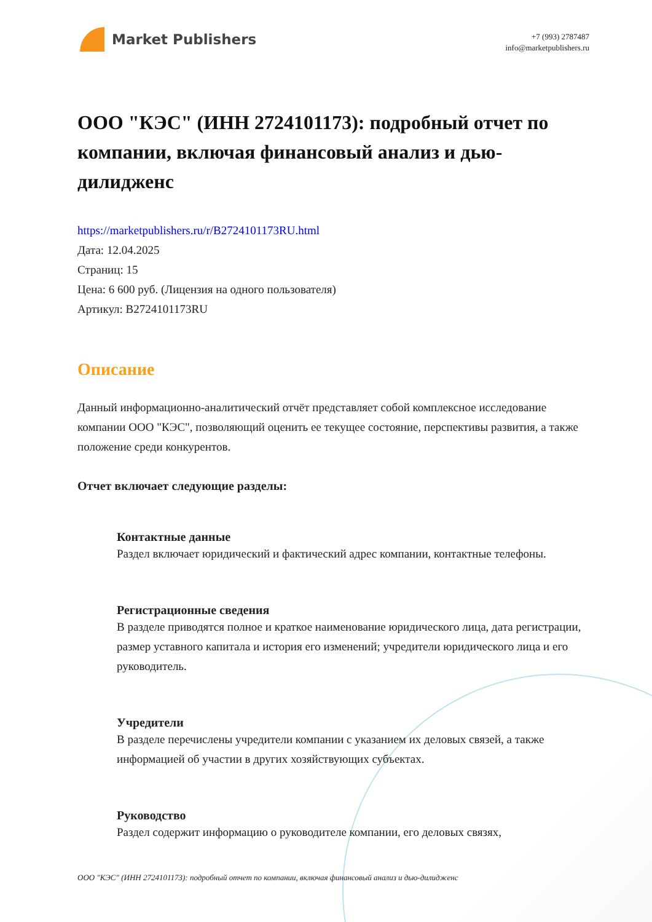Market Publishers
+7 (993) 2787487
info@marketpublishers.ru
ООО "КЭС" (ИНН 2724101173): подробный отчет по компании, включая финансовый анализ и дью-дилидженс
https://marketpublishers.ru/r/B2724101173RU.html
Дата: 12.04.2025
Страниц: 15
Цена: 6 600 руб. (Лицензия на одного пользователя)
Артикул: B2724101173RU
Описание
Данный информационно-аналитический отчёт представляет собой комплексное исследование компании ООО "КЭС", позволяющий оценить ее текущее состояние, перспективы развития, а также положение среди конкурентов.
Отчет включает следующие разделы:
Контактные данные
Раздел включает юридический и фактический адрес компании, контактные телефоны.
Регистрационные сведения
В разделе приводятся полное и краткое наименование юридического лица, дата регистрации, размер уставного капитала и история его изменений; учредители юридического лица и его руководитель.
Учредители
В разделе перечислены учредители компании с указанием их деловых связей, а также информацией об участии в других хозяйствующих субъектах.
Руководство
Раздел содержит информацию о руководителе компании, его деловых связях,
ООО "КЭС" (ИНН 2724101173): подробный отчет по компании, включая финансовый анализ и дью-дилидженс